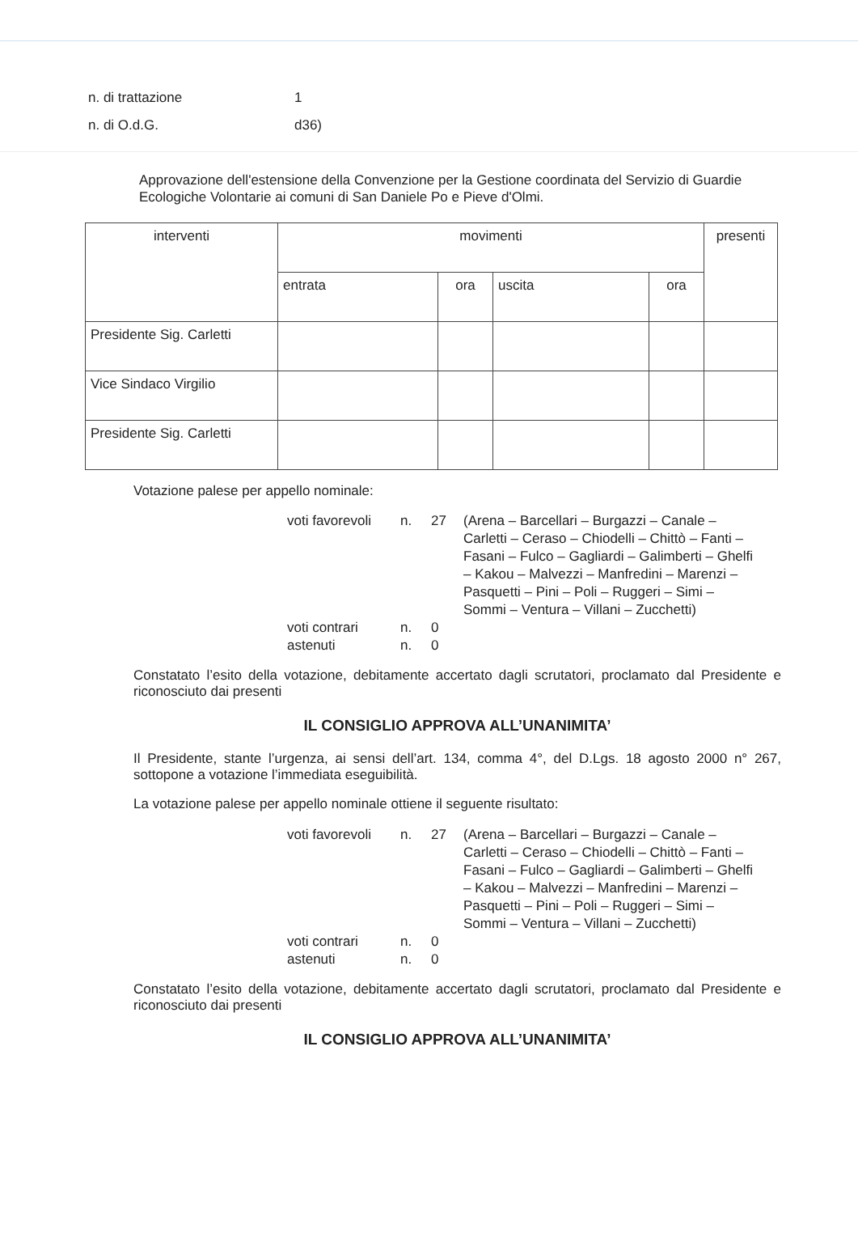n. di trattazione 1
n. di O.d.G. d36)
Approvazione dell'estensione della Convenzione per la Gestione coordinata del Servizio di Guardie Ecologiche Volontarie ai comuni di San Daniele Po e Pieve d'Olmi.
| interventi | movimenti | | | | presenti |
| | entrata | ora | uscita | ora | |
| Presidente Sig. Carletti | | | | | |
| Vice Sindaco Virgilio | | | | | |
| Presidente Sig. Carletti | | | | | |
Votazione palese per appello nominale:
voti favorevoli n. 27 (Arena – Barcellari – Burgazzi – Canale – Carletti – Ceraso – Chiodelli – Chittò – Fanti – Fasani – Fulco – Gagliardi – Galimberti – Ghelfi – Kakou – Malvezzi – Manfredini – Marenzi – Pasquetti – Pini – Poli – Ruggeri – Simi – Sommi – Ventura – Villani – Zucchetti) voti contrari n. 0 astenuti n. 0
Constatato l’esito della votazione, debitamente accertato dagli scrutatori, proclamato dal Presidente e riconosciuto dai presenti
IL CONSIGLIO APPROVA ALL’UNANIMITA’
Il Presidente, stante l’urgenza, ai sensi dell’art. 134, comma 4°, del D.Lgs. 18 agosto 2000 n° 267, sottopone a votazione l’immediata eseguibilità.
La votazione palese per appello nominale ottiene il seguente risultato:
voti favorevoli n. 27 (Arena – Barcellari – Burgazzi – Canale – Carletti – Ceraso – Chiodelli – Chittò – Fanti – Fasani – Fulco – Gagliardi – Galimberti – Ghelfi – Kakou – Malvezzi – Manfredini – Marenzi – Pasquetti – Pini – Poli – Ruggeri – Simi – Sommi – Ventura – Villani – Zucchetti) voti contrari n. 0 astenuti n. 0
Constatato l’esito della votazione, debitamente accertato dagli scrutatori, proclamato dal Presidente e riconosciuto dai presenti
IL CONSIGLIO APPROVA ALL’UNANIMITA’